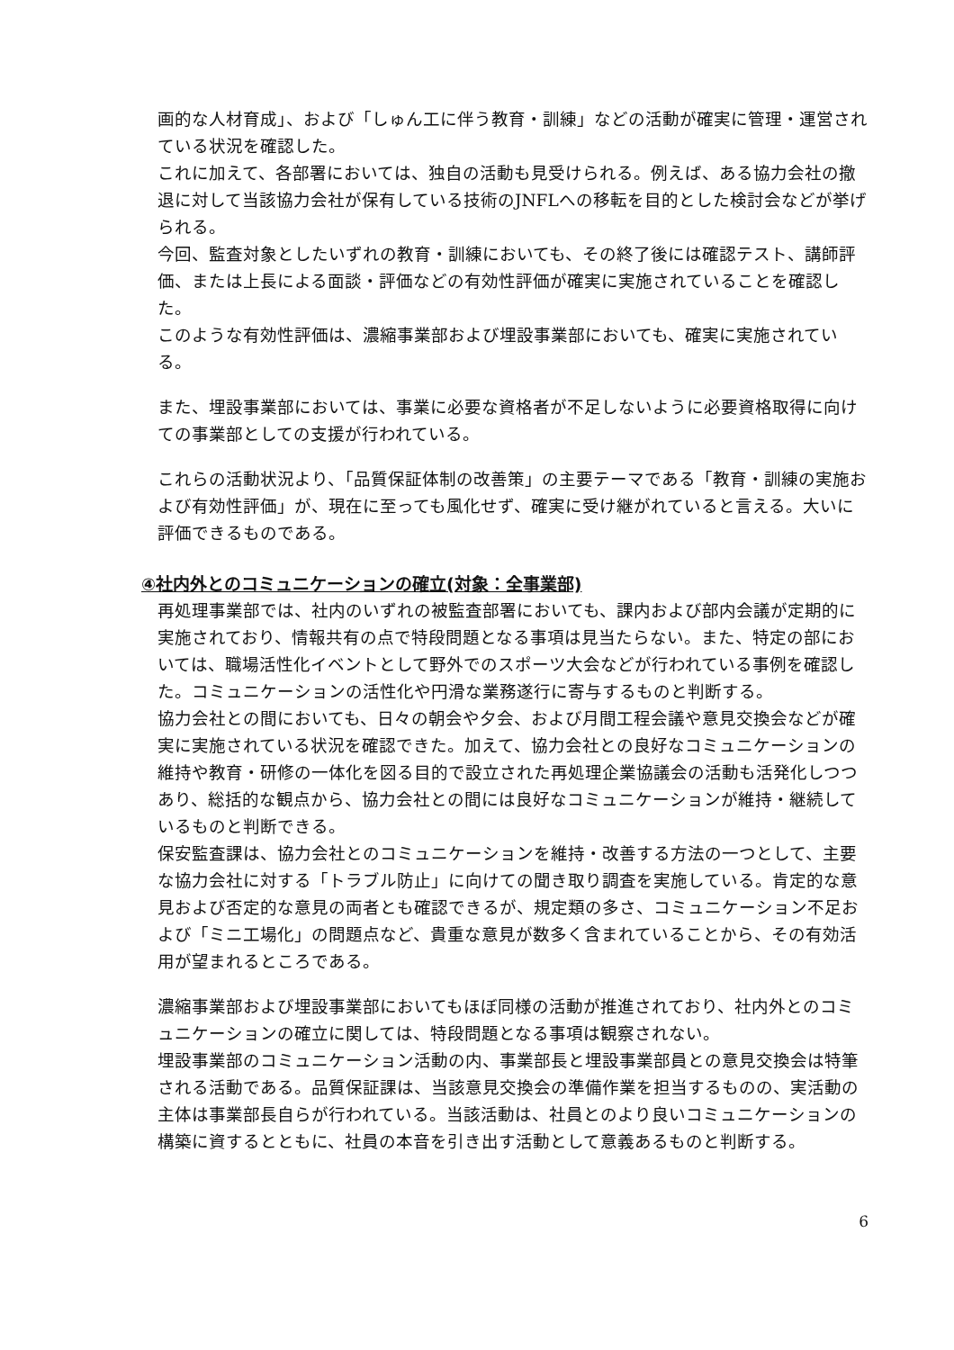画的な人材育成」、および「しゅん工に伴う教育・訓練」などの活動が確実に管理・運営されている状況を確認した。
これに加えて、各部署においては、独自の活動も見受けられる。例えば、ある協力会社の撤退に対して当該協力会社が保有している技術のJNFLへの移転を目的とした検討会などが挙げられる。
今回、監査対象としたいずれの教育・訓練においても、その終了後には確認テスト、講師評価、または上長による面談・評価などの有効性評価が確実に実施されていることを確認した。
このような有効性評価は、濃縮事業部および埋設事業部においても、確実に実施されている。
また、埋設事業部においては、事業に必要な資格者が不足しないように必要資格取得に向けての事業部としての支援が行われている。
これらの活動状況より、「品質保証体制の改善策」の主要テーマである「教育・訓練の実施および有効性評価」が、現在に至っても風化せず、確実に受け継がれていると言える。大いに評価できるものである。
④社内外とのコミュニケーションの確立(対象：全事業部)
再処理事業部では、社内のいずれの被監査部署においても、課内および部内会議が定期的に実施されており、情報共有の点で特段問題となる事項は見当たらない。また、特定の部においては、職場活性化イベントとして野外でのスポーツ大会などが行われている事例を確認した。コミュニケーションの活性化や円滑な業務遂行に寄与するものと判断する。
協力会社との間においても、日々の朝会や夕会、および月間工程会議や意見交換会などが確実に実施されている状況を確認できた。加えて、協力会社との良好なコミュニケーションの維持や教育・研修の一体化を図る目的で設立された再処理企業協議会の活動も活発化しつつあり、総括的な観点から、協力会社との間には良好なコミュニケーションが維持・継続しているものと判断できる。
保安監査課は、協力会社とのコミュニケーションを維持・改善する方法の一つとして、主要な協力会社に対する「トラブル防止」に向けての聞き取り調査を実施している。肯定的な意見および否定的な意見の両者とも確認できるが、規定類の多さ、コミュニケーション不足および「ミニ工場化」の問題点など、貴重な意見が数多く含まれていることから、その有効活用が望まれるところである。
濃縮事業部および埋設事業部においてもほぼ同様の活動が推進されており、社内外とのコミュニケーションの確立に関しては、特段問題となる事項は観察されない。
埋設事業部のコミュニケーション活動の内、事業部長と埋設事業部員との意見交換会は特筆される活動である。品質保証課は、当該意見交換会の準備作業を担当するものの、実活動の主体は事業部長自らが行われている。当該活動は、社員とのより良いコミュニケーションの構築に資するとともに、社員の本音を引き出す活動として意義あるものと判断する。
6